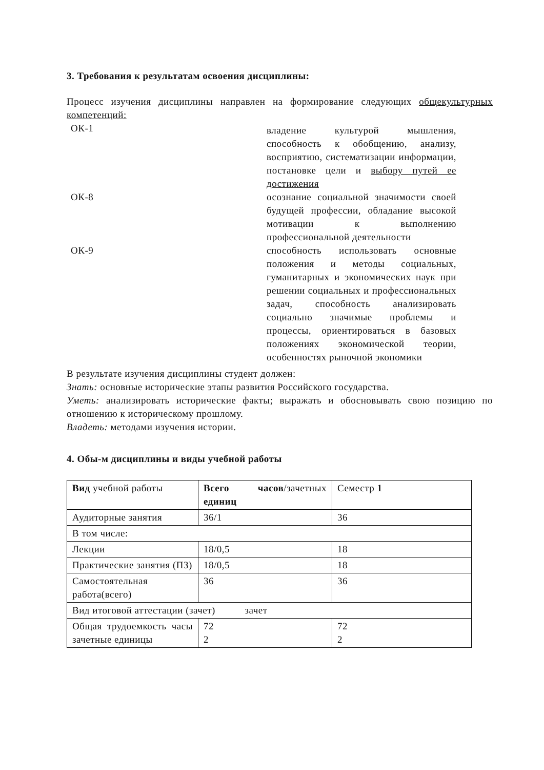3. Требования к результатам освоения дисциплины:
Процесс изучения дисциплины направлен на формирование следующих общекультурных компетенций:
ОК-1
владение культурой мышления, способность к обобщению, анализу, восприятию, систематизации информации, постановке цели и выбору путей ее достижения
ОК-8 осознание социальной значимости своей будущей профессии, обладание высокой мотивации к выполнению профессиональной деятельности
ОК-9 способность использовать основные положения и методы социальных, гуманитарных и экономических наук при решении социальных и профессиональных задач, способность анализировать социально значимые проблемы и процессы, ориентироваться в базовых положениях экономической теории, особенностях рыночной экономики
В результате изучения дисциплины студент должен:
Знать: основные исторические этапы развития Российского государства.
Уметь: анализировать исторические факты; выражать и обосновывать свою позицию по отношению к историческому прошлому.
Владеть: методами изучения истории.
4. Обы-м дисциплины и виды учебной работы
| Вид учебной работы | Всего часов /зачетных единиц | Семестр 1 |
| Аудиторные занятия | 36/1 | 36 |
| В том числе: | | |
| Лекции | 18/0,5 | 18 |
| Практические занятия (ПЗ) | 18/0,5 | 18 |
| Самостоятельная работа(всего) | 36 | 36 |
| Вид итоговой аттестации (зачет) зачет | | |
| Общая трудоемкость часы зачетные единицы | 72 2 | 72 2 |